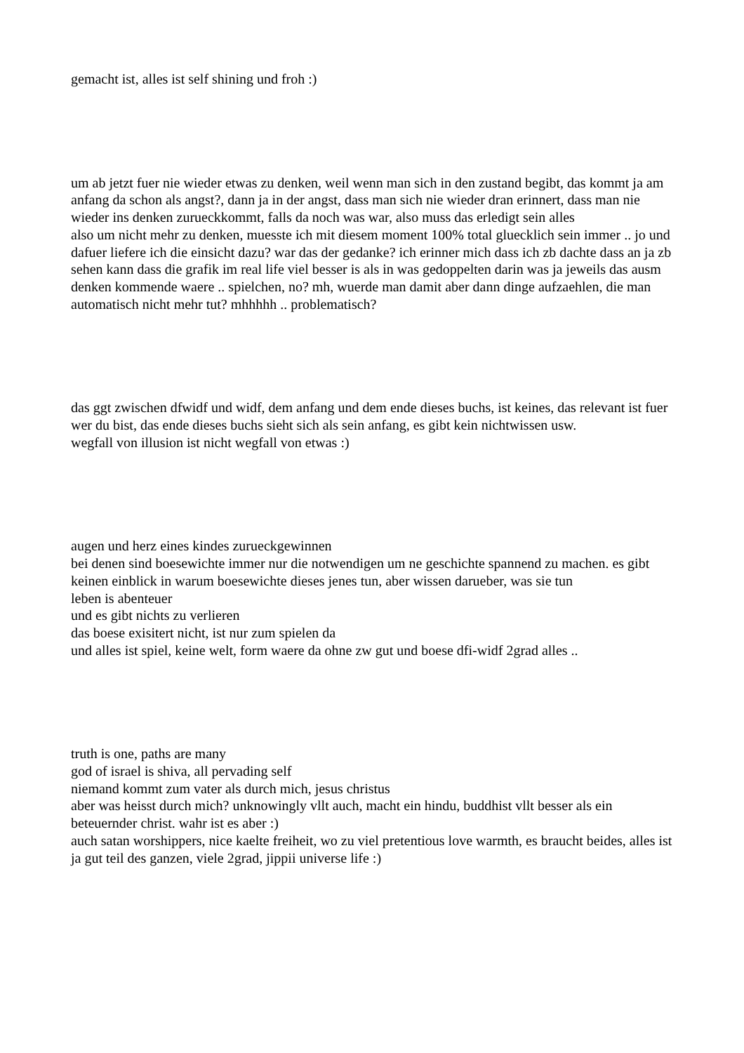gemacht ist, alles ist self shining und froh :)
um ab jetzt fuer nie wieder etwas zu denken, weil wenn man sich in den zustand begibt, das kommt ja am anfang da schon als angst?, dann ja in der angst, dass man sich nie wieder dran erinnert, dass man nie wieder ins denken zurueckkommt, falls da noch was war, also muss das erledigt sein alles
also um nicht mehr zu denken, muesste ich mit diesem moment 100% total gluecklich sein immer .. jo und dafuer liefere ich die einsicht dazu? war das der gedanke? ich erinner mich dass ich zb dachte dass an ja zb sehen kann dass die grafik im real life viel besser is als in was gedoppelten darin was ja jeweils das ausm denken kommende waere .. spielchen, no? mh, wuerde man damit aber dann dinge aufzaehlen, die man automatisch nicht mehr tut? mhhhhh .. problematisch?
das ggt zwischen dfwidf und widf, dem anfang und dem ende dieses buchs, ist keines, das relevant ist fuer wer du bist, das ende dieses buchs sieht sich als sein anfang, es gibt kein nichtwissen usw.
wegfall von illusion ist nicht wegfall von etwas :)
augen und herz eines kindes zurueckgewinnen
bei denen sind boesewichte immer nur die notwendigen um ne geschichte spannend zu machen. es gibt keinen einblick in warum boesewichte dieses jenes tun, aber wissen darueber, was sie tun
leben is abenteuer
und es gibt nichts zu verlieren
das boese exisitert nicht, ist nur zum spielen da
und alles ist spiel, keine welt, form waere da ohne zw gut und boese dfi-widf 2grad alles ..
truth is one, paths are many
god of israel is shiva, all pervading self
niemand kommt zum vater als durch mich, jesus christus
aber was heisst durch mich? unknowingly vllt auch, macht ein hindu, buddhist vllt besser als ein beteuernder christ. wahr ist es aber :)
auch satan worshippers, nice kaelte freiheit, wo zu viel pretentious love warmth, es braucht beides, alles ist ja gut teil des ganzen, viele 2grad, jippii universe life :)